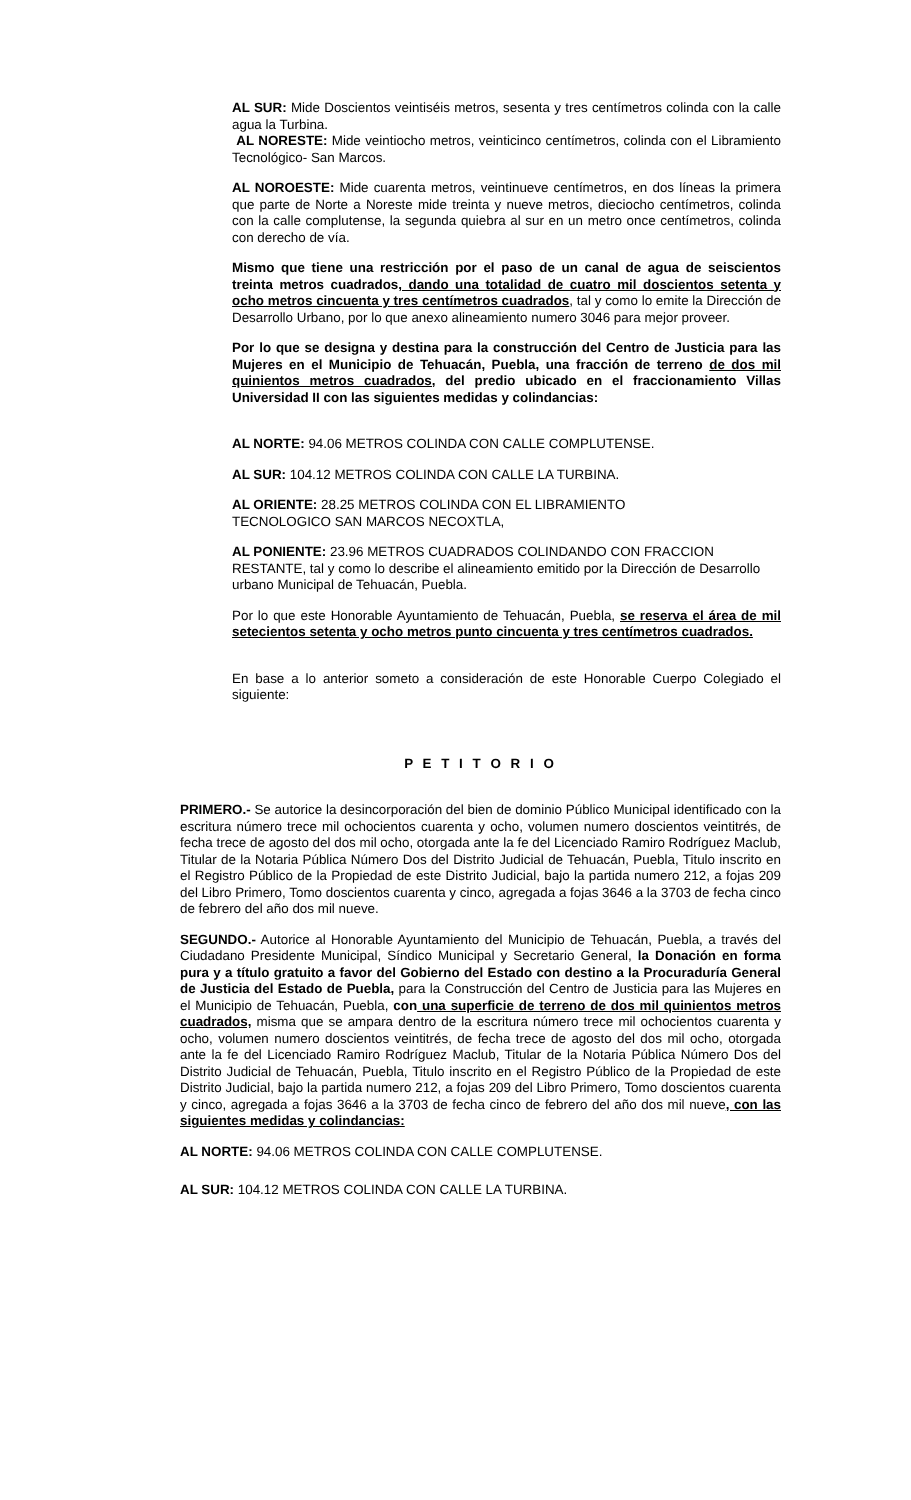AL SUR: Mide Doscientos veintiséis metros, sesenta y tres centímetros colinda con la calle agua la Turbina.
AL NORESTE: Mide veintiocho metros, veinticinco centímetros, colinda con el Libramiento Tecnológico- San Marcos.
AL NOROESTE: Mide cuarenta metros, veintinueve centímetros, en dos líneas la primera que parte de Norte a Noreste mide treinta y nueve metros, dieciocho centímetros, colinda con la calle complutense, la segunda quiebra al sur en un metro once centímetros, colinda con derecho de vía.
Mismo que tiene una restricción por el paso de un canal de agua de seiscientos treinta metros cuadrados, dando una totalidad de cuatro mil doscientos setenta y ocho metros cincuenta y tres centímetros cuadrados, tal y como lo emite la Dirección de Desarrollo Urbano, por lo que anexo alineamiento numero 3046 para mejor proveer.
Por lo que se designa y destina para la construcción del Centro de Justicia para las Mujeres en el Municipio de Tehuacán, Puebla, una fracción de terreno de dos mil quinientos metros cuadrados, del predio ubicado en el fraccionamiento Villas Universidad II con las siguientes medidas y colindancias:
AL NORTE: 94.06 METROS COLINDA CON CALLE COMPLUTENSE.
AL SUR: 104.12 METROS COLINDA CON CALLE LA TURBINA.
AL ORIENTE: 28.25 METROS COLINDA CON EL LIBRAMIENTO
TECNOLOGICO SAN MARCOS NECOXTLA,
AL PONIENTE: 23.96 METROS CUADRADOS COLINDANDO CON FRACCION RESTANTE, tal y como lo describe el alineamiento emitido por la Dirección de Desarrollo urbano Municipal de Tehuacán, Puebla.
Por lo que este Honorable Ayuntamiento de Tehuacán, Puebla, se reserva el área de mil setecientos setenta y ocho metros punto cincuenta y tres centímetros cuadrados.
En base a lo anterior someto a consideración de este Honorable Cuerpo Colegiado el siguiente:
P E T I T O R I O
PRIMERO.- Se autorice la desincorporación del bien de dominio Público Municipal identificado con la escritura número trece mil ochocientos cuarenta y ocho, volumen numero doscientos veintitrés, de fecha trece de agosto del dos mil ocho, otorgada ante la fe del Licenciado Ramiro Rodríguez Maclub, Titular de la Notaria Pública Número Dos del Distrito Judicial de Tehuacán, Puebla, Titulo inscrito en el Registro Público de la Propiedad de este Distrito Judicial, bajo la partida numero 212, a fojas 209 del Libro Primero, Tomo doscientos cuarenta y cinco, agregada a fojas 3646 a la 3703 de fecha cinco de febrero del año dos mil nueve.
SEGUNDO.- Autorice al Honorable Ayuntamiento del Municipio de Tehuacán, Puebla, a través del Ciudadano Presidente Municipal, Síndico Municipal y Secretario General, la Donación en forma pura y a título gratuito a favor del Gobierno del Estado con destino a la Procuraduría General de Justicia del Estado de Puebla, para la Construcción del Centro de Justicia para las Mujeres en el Municipio de Tehuacán, Puebla, con una superficie de terreno de dos mil quinientos metros cuadrados, misma que se ampara dentro de la escritura número trece mil ochocientos cuarenta y ocho, volumen numero doscientos veintitrés, de fecha trece de agosto del dos mil ocho, otorgada ante la fe del Licenciado Ramiro Rodríguez Maclub, Titular de la Notaria Pública Número Dos del Distrito Judicial de Tehuacán, Puebla, Titulo inscrito en el Registro Público de la Propiedad de este Distrito Judicial, bajo la partida numero 212, a fojas 209 del Libro Primero, Tomo doscientos cuarenta y cinco, agregada a fojas 3646 a la 3703 de fecha cinco de febrero del año dos mil nueve, con las siguientes medidas y colindancias:
AL NORTE: 94.06 METROS COLINDA CON CALLE COMPLUTENSE.
AL SUR: 104.12 METROS COLINDA CON CALLE LA TURBINA.